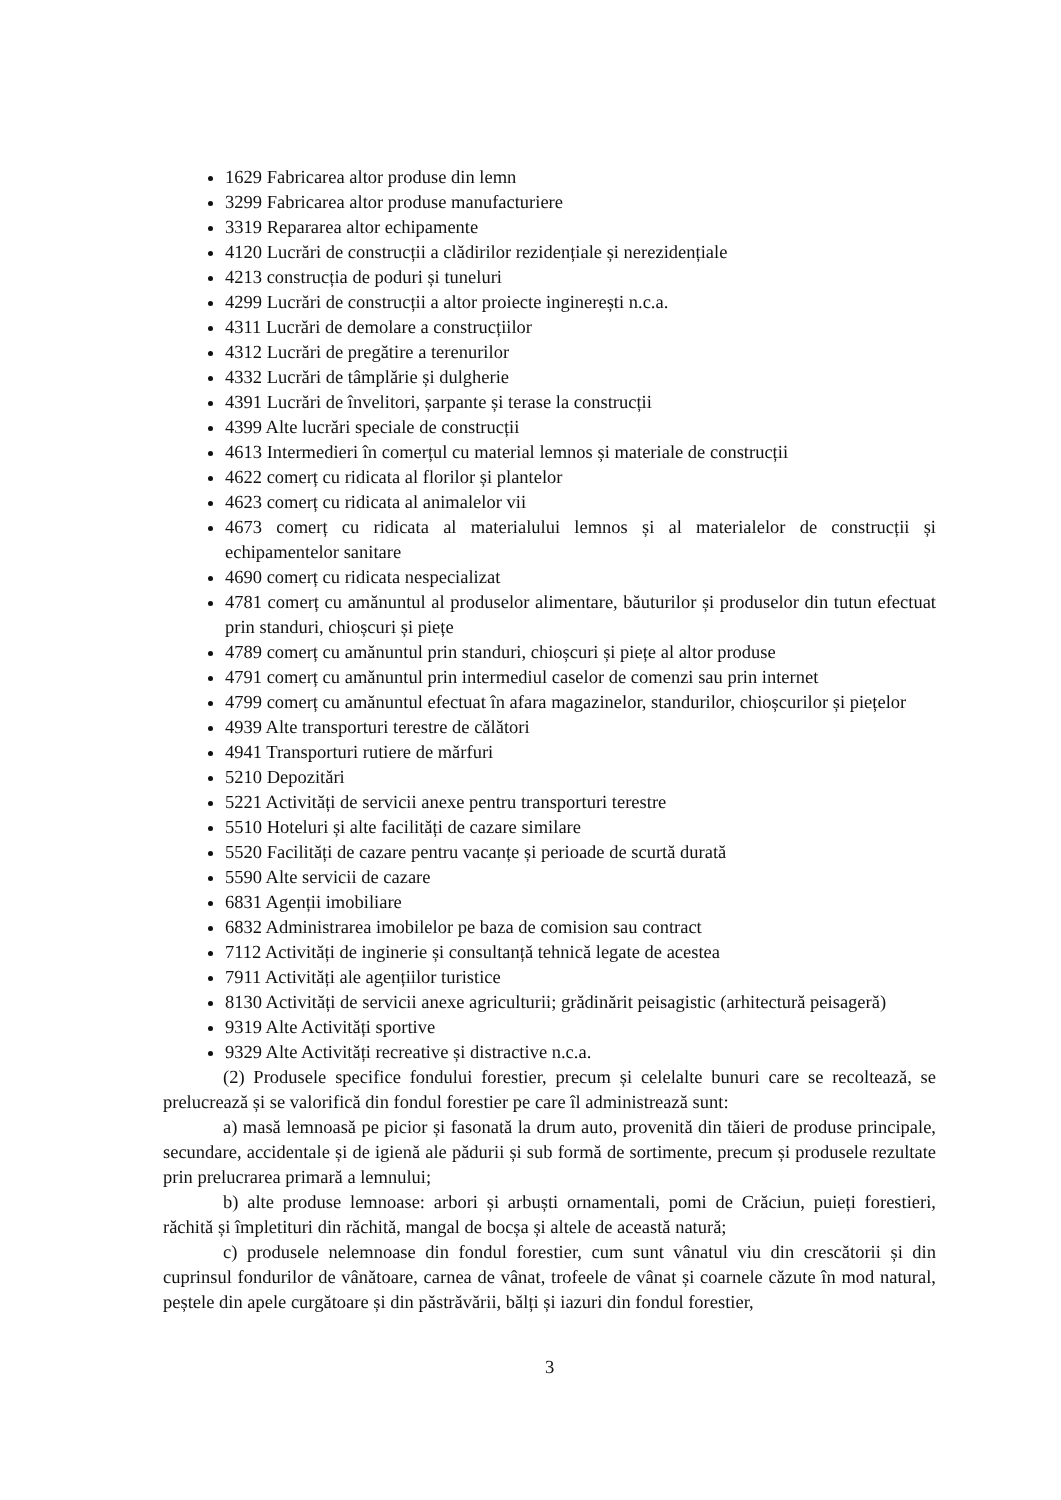1629 Fabricarea altor produse din lemn
3299 Fabricarea altor produse manufacturiere
3319 Repararea altor echipamente
4120 Lucrări de construcții a clădirilor rezidențiale și nerezidențiale
4213 construcția de poduri și tuneluri
4299 Lucrări de construcții a altor proiecte inginerești n.c.a.
4311 Lucrări de demolare a construcțiilor
4312 Lucrări de pregătire a terenurilor
4332 Lucrări de tâmplărie și dulgherie
4391 Lucrări de învelitori, șarpante și terase la construcții
4399 Alte lucrări speciale de construcții
4613 Intermedieri în comerțul cu material lemnos și materiale de construcții
4622 comerț cu ridicata al florilor și plantelor
4623 comerț cu ridicata al animalelor vii
4673 comerț cu ridicata al materialului lemnos și al materialelor de construcții și echipamentelor sanitare
4690 comerț cu ridicata nespecializat
4781 comerț cu amănuntul al produselor alimentare, băuturilor și produselor din tutun efectuat prin standuri, chioșcuri și piețe
4789 comerț cu amănuntul prin standuri, chioșcuri și piețe al altor produse
4791 comerț cu amănuntul prin intermediul caselor de comenzi sau prin internet
4799 comerț cu amănuntul efectuat în afara magazinelor, standurilor, chioșcurilor și piețelor
4939 Alte transporturi terestre de călători
4941 Transporturi rutiere de mărfuri
5210 Depozitări
5221 Activități de servicii anexe pentru transporturi terestre
5510 Hoteluri și alte facilități de cazare similare
5520 Facilități de cazare pentru vacanțe și perioade de scurtă durată
5590 Alte servicii de cazare
6831 Agenții imobiliare
6832 Administrarea imobilelor pe baza de comision sau contract
7112 Activități de inginerie și consultanță tehnică legate de acestea
7911 Activități ale agențiilor turistice
8130 Activități de servicii anexe agriculturii; grădinărit peisagistic (arhitectură peisageră)
9319 Alte Activități sportive
9329 Alte Activități recreative și distractive n.c.a.
(2) Produsele specifice fondului forestier, precum și celelalte bunuri care se recoltează, se prelucrează și se valorifică din fondul forestier pe care îl administrează sunt:
a) masă lemnoasă pe picior și fasonată la drum auto, provenită din tăieri de produse principale, secundare, accidentale și de igienă ale pădurii și sub formă de sortimente, precum și produsele rezultate prin prelucrarea primară a lemnului;
b) alte produse lemnoase: arbori și arbuști ornamentali, pomi de Crăciun, puieți forestieri, răchită și împletituri din răchită, mangal de bocșa și altele de această natură;
c) produsele nelemnoase din fondul forestier, cum sunt vânatul viu din crescătorii și din cuprinsul fondurilor de vânătoare, carnea de vânat, trofeele de vânat și coarnele căzute în mod natural, peștele din apele curgătoare și din păstrăvării, bălți și iazuri din fondul forestier,
3